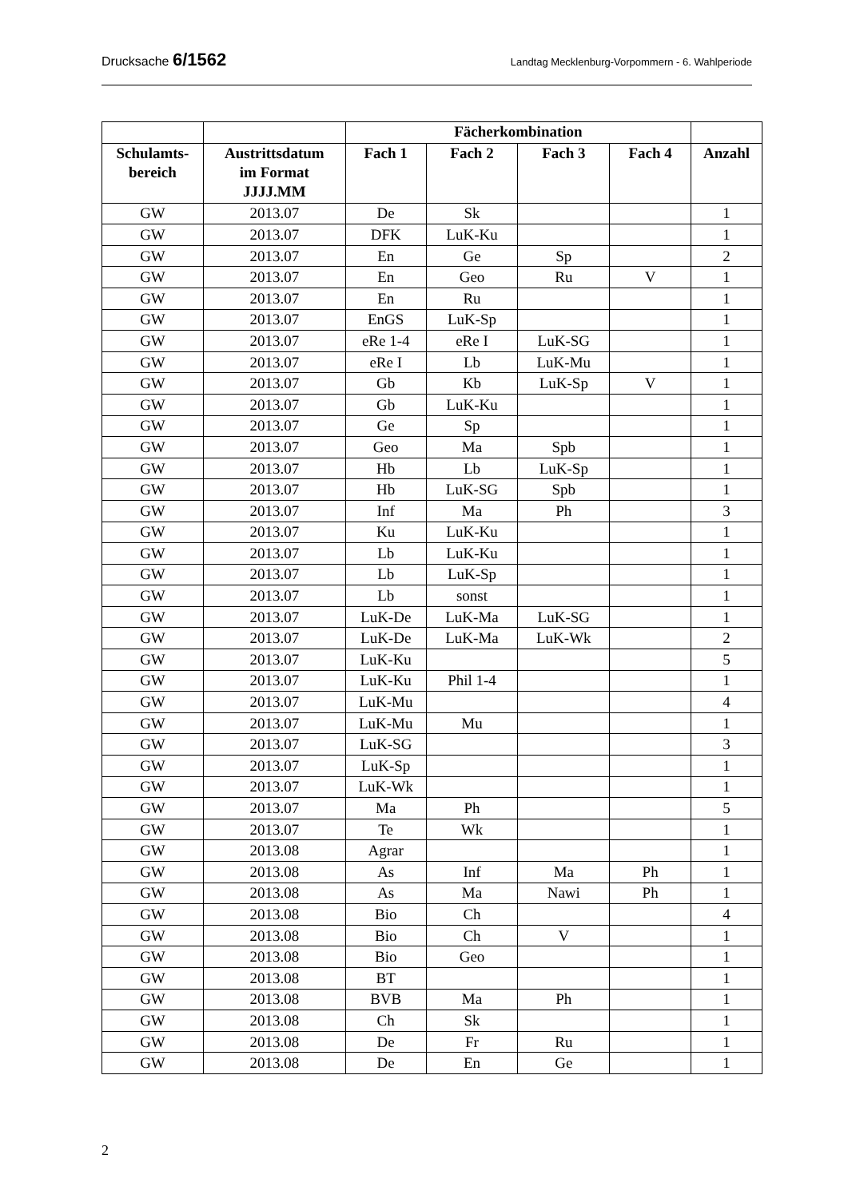Drucksache 6/1562 Landtag Mecklenburg-Vorpommern - 6. Wahlperiode
| | | Fächerkombination | | | | |
| --- | --- | --- | --- | --- | --- | --- |
| Schulamts- bereich | Austrittsdatum im Format JJJJ.MM | Fach 1 | Fach 2 | Fach 3 | Fach 4 | Anzahl |
| GW | 2013.07 | De | Sk | | | 1 |
| GW | 2013.07 | DFK | LuK-Ku | | | 1 |
| GW | 2013.07 | En | Ge | Sp | | 2 |
| GW | 2013.07 | En | Geo | Ru | V | 1 |
| GW | 2013.07 | En | Ru | | | 1 |
| GW | 2013.07 | EnGS | LuK-Sp | | | 1 |
| GW | 2013.07 | eRe 1-4 | eRe I | LuK-SG | | 1 |
| GW | 2013.07 | eRe I | Lb | LuK-Mu | | 1 |
| GW | 2013.07 | Gb | Kb | LuK-Sp | V | 1 |
| GW | 2013.07 | Gb | LuK-Ku | | | 1 |
| GW | 2013.07 | Ge | Sp | | | 1 |
| GW | 2013.07 | Geo | Ma | Spb | | 1 |
| GW | 2013.07 | Hb | Lb | LuK-Sp | | 1 |
| GW | 2013.07 | Hb | LuK-SG | Spb | | 1 |
| GW | 2013.07 | Inf | Ma | Ph | | 3 |
| GW | 2013.07 | Ku | LuK-Ku | | | 1 |
| GW | 2013.07 | Lb | LuK-Ku | | | 1 |
| GW | 2013.07 | Lb | LuK-Sp | | | 1 |
| GW | 2013.07 | Lb | sonst | | | 1 |
| GW | 2013.07 | LuK-De | LuK-Ma | LuK-SG | | 1 |
| GW | 2013.07 | LuK-De | LuK-Ma | LuK-Wk | | 2 |
| GW | 2013.07 | LuK-Ku | | | | 5 |
| GW | 2013.07 | LuK-Ku | Phil 1-4 | | | 1 |
| GW | 2013.07 | LuK-Mu | | | | 4 |
| GW | 2013.07 | LuK-Mu | Mu | | | 1 |
| GW | 2013.07 | LuK-SG | | | | 3 |
| GW | 2013.07 | LuK-Sp | | | | 1 |
| GW | 2013.07 | LuK-Wk | | | | 1 |
| GW | 2013.07 | Ma | Ph | | | 5 |
| GW | 2013.07 | Te | Wk | | | 1 |
| GW | 2013.08 | Agrar | | | | 1 |
| GW | 2013.08 | As | Inf | Ma | Ph | 1 |
| GW | 2013.08 | As | Ma | Nawi | Ph | 1 |
| GW | 2013.08 | Bio | Ch | | | 4 |
| GW | 2013.08 | Bio | Ch | V | | 1 |
| GW | 2013.08 | Bio | Geo | | | 1 |
| GW | 2013.08 | BT | | | | 1 |
| GW | 2013.08 | BVB | Ma | Ph | | 1 |
| GW | 2013.08 | Ch | Sk | | | 1 |
| GW | 2013.08 | De | Fr | Ru | | 1 |
| GW | 2013.08 | De | En | Ge | | 1 |
2